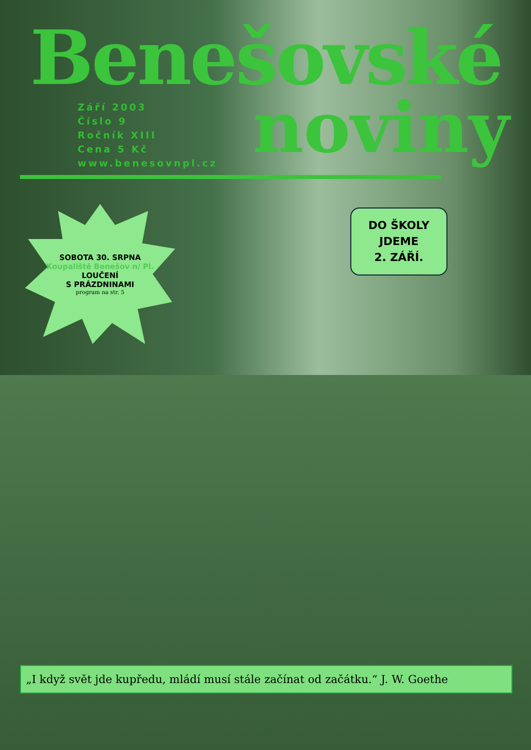Benešovské
Září 2003
Číslo 9
Ročník XIII
Cena 5 Kč
www.benesovnpl.cz
noviny
SOBOTA 30. SRPNA
Koupaliště Benešov n/ Pl.
LOUČENÍ
S PRÁZDNINAMI
program na str. 5
DO ŠKOLY
JDEME
2. ZÁŘÍ.
„I když svět jde kupředu, mládí musí stále začínat od začátku.“ J. W. Goethe